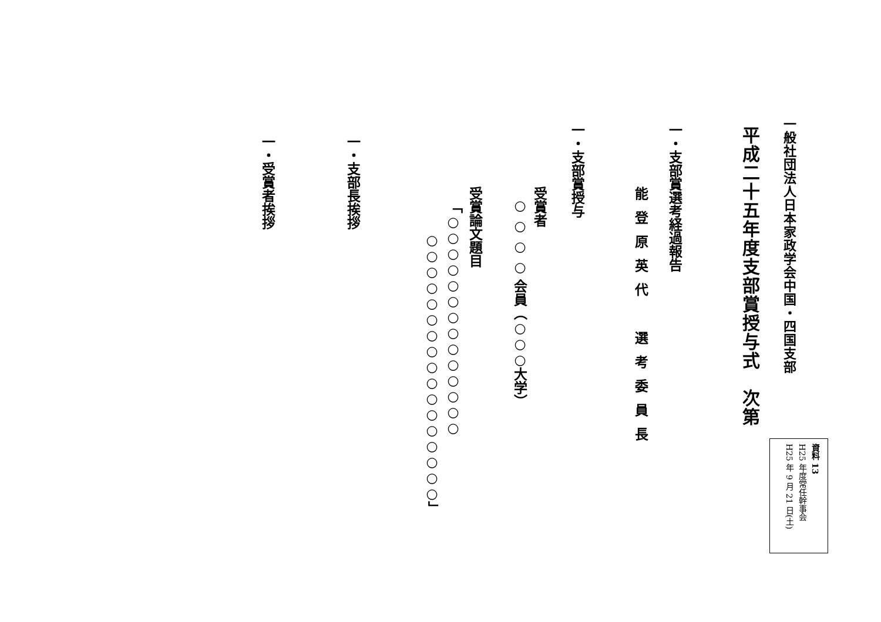一般社団法人日本家政学会中国・四国支部
資料 13
H25 年度常任幹事会
H25 年 9 月 21 日(土)
平成二十五年度支部賞授与式　次第
一・支部賞選考経過報告
能登原英代　選考委員長
一・支部賞授与
受賞者
○ ○ ○ ○ 会員（○○○大学）
受賞論文題目
「○○○○○○○○○○○○○○
○○○○○○○○○○○○○○○○○」
一・支部長挨拶
一・受賞者挨拶